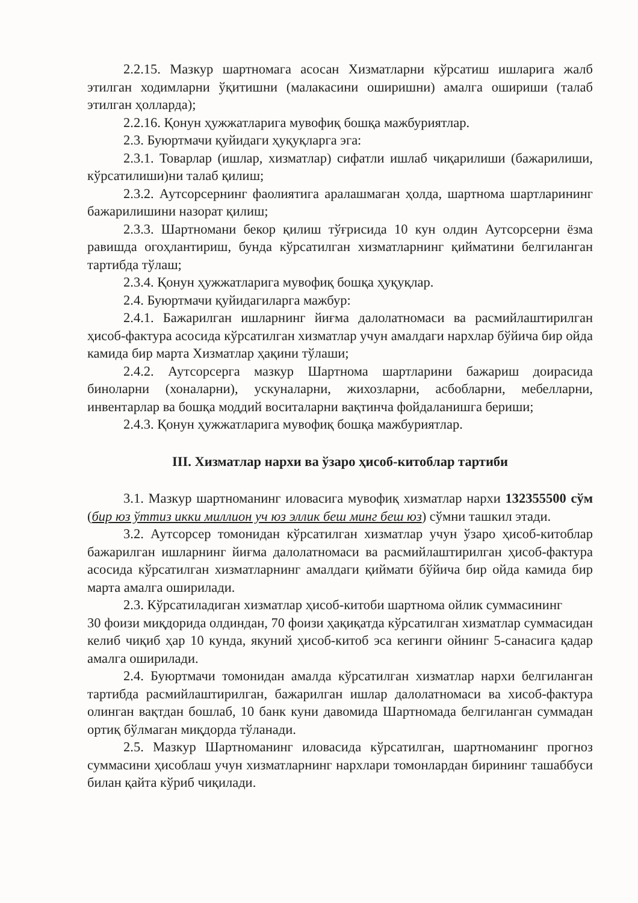2.2.15. Мазкур шартномага асосан Хизматларни кўрсатиш ишларига жалб этилган ходимларни ўқитишни (малакасини оширишни) амалга ошириши (талаб этилган ҳолларда);
2.2.16. Қонун ҳужжатларига мувофиқ бошқа мажбуриятлар.
2.3. Буюртмачи қуйидаги ҳуқуқларга эга:
2.3.1. Товарлар (ишлар, хизматлар) сифатли ишлаб чиқарилиши (бажарилиши, кўрсатилиши)ни талаб қилиш;
2.3.2. Аутсорсернинг фаолиятига аралашмаган ҳолда, шартнома шартларининг бажарилишини назорат қилиш;
2.3.3. Шартномани бекор қилиш тўғрисида 10 кун олдин Аутсорсерни ёзма равишда огоҳлантириш, бунда кўрсатилган хизматларнинг қийматини белгиланган тартибда тўлаш;
2.3.4. Қонун ҳужжатларига мувофиқ бошқа ҳуқуқлар.
2.4. Буюртмачи қуйидагиларга мажбур:
2.4.1. Бажарилган ишларнинг йиғма далолатномаси ва расмийлаштирилган ҳисоб-фактура асосида кўрсатилган хизматлар учун амалдаги нархлар бўйича бир ойда камида бир марта Хизматлар ҳақини тўлаши;
2.4.2. Аутсорсерга мазкур Шартнома шартларини бажариш доирасида биноларни (хоналарни), ускуналарни, жихозларни, асбобларни, мебелларни, инвентарлар ва бошқа моддий воситаларни вақтинча фойдаланишга бериши;
2.4.3. Қонун ҳужжатларига мувофиқ бошқа мажбуриятлар.
III. Хизматлар нархи ва ўзаро ҳисоб-китоблар тартиби
3.1. Мазкур шартноманинг иловасига мувофиқ хизматлар нархи 132355500 сўм (бир юз ўттиз икки миллион уч юз эллик беш минг беш юз) сўмни ташкил этади.
3.2. Аутсорсер томонидан кўрсатилган хизматлар учун ўзаро ҳисоб-китоблар бажарилган ишларнинг йиғма далолатномаси ва расмийлаштирилган ҳисоб-фактура асосида кўрсатилган хизматларнинг амалдаги қиймати бўйича бир ойда камида бир марта амалга оширилади.
2.3. Кўрсатиладиган хизматлар ҳисоб-китоби шартнома ойлик суммасининг
30 фоизи миқдорида олдиндан, 70 фоизи ҳақиқатда кўрсатилган хизматлар суммасидан келиб чиқиб ҳар 10 кунда, якуний ҳисоб-китоб эса кегинги ойнинг 5-санасига қадар амалга оширилади.
2.4. Буюртмачи томонидан амалда кўрсатилган хизматлар нархи белгиланган тартибда расмийлаштирилган, бажарилган ишлар далолатномаси ва хисоб-фактура олинган вақтдан бошлаб, 10 банк куни давомида Шартномада белгиланган суммадан ортиқ бўлмаган миқдорда тўланади.
2.5. Мазкур Шартноманинг иловасида кўрсатилган, шартноманинг прогноз суммасини ҳисоблаш учун хизматларнинг нархлари томонлардан бирининг ташаббуси билан қайта кўриб чиқилади.